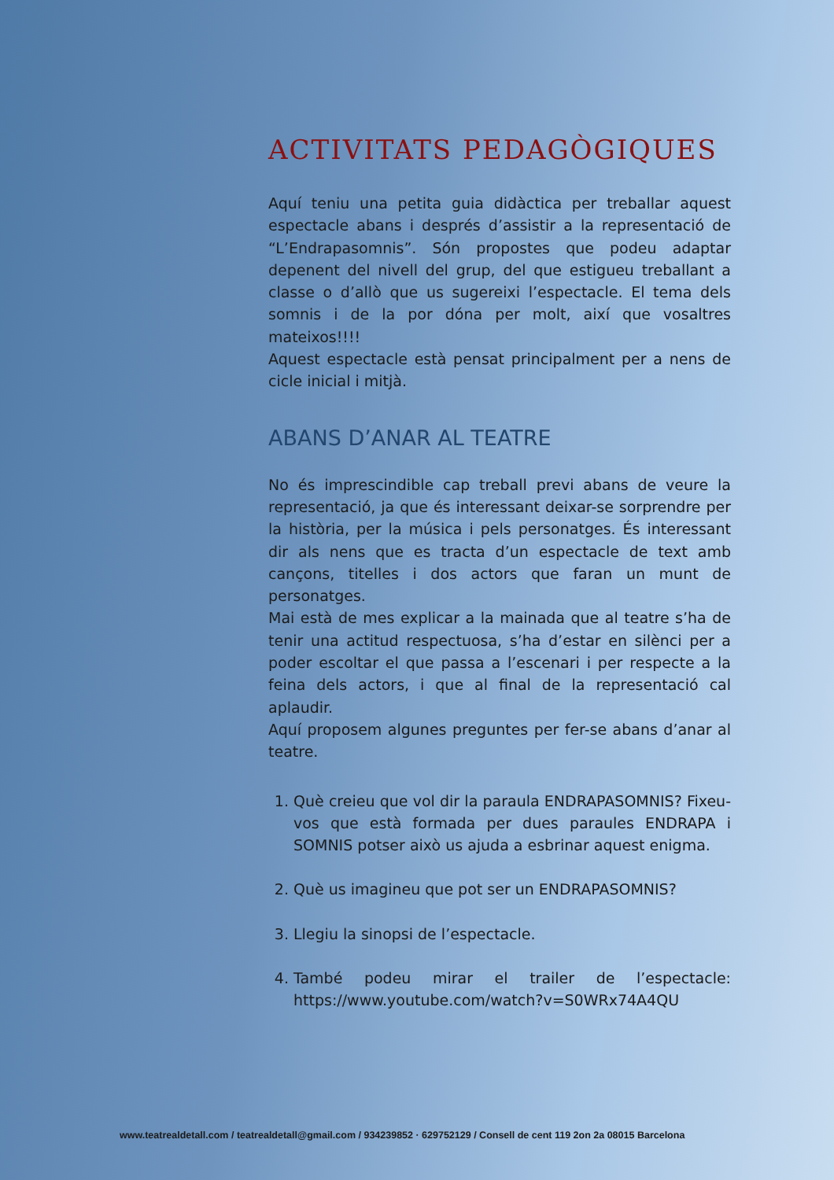ACTIVITATS PEDAGÒGIQUES
Aquí teniu una petita guia didàctica per treballar aquest espectacle abans i després d’assistir a la representació de “L’Endrapasomnis”. Són propostes que podeu adaptar depenent del nivell del grup, del que estigueu treballant a classe o d’allò que us sugereixi l’espectacle. El tema dels somnis i de la por dóna per molt, així que vosaltres mateixos!!!!
Aquest espectacle està pensat principalment per a nens de cicle inicial i mitjà.
ABANS D’ANAR AL TEATRE
No és imprescindible cap treball previ abans de veure la representació, ja que és interessant deixar-se sorprendre per la història, per la música i pels personatges. És interessant dir als nens que es tracta d’un espectacle de text amb cançons, titelles i dos actors que faran un munt de personatges.
Mai està de mes explicar a la mainada que al teatre s’ha de tenir una actitud respectuosa, s’ha d’estar en silènci per a poder escoltar el que passa a l’escenari i per respecte a la feina dels actors, i que al final de la representació cal aplaudir.
Aquí proposem algunes preguntes per fer-se abans d’anar al teatre.
1. Què creieu que vol dir la paraula ENDRAPASOMNIS? Fixeu-vos que està formada per dues paraules ENDRAPA i SOMNIS potser això us ajuda a esbrinar aquest enigma.
2. Què us imagineu que pot ser un ENDRAPASOMNIS?
3. Llegiu la sinopsi de l’espectacle.
4. També podeu mirar el trailer de l’espectacle: https://www.youtube.com/watch?v=S0WRx74A4QU
www.teatrealdetall.com / teatrealdetall@gmail.com / 934239852 · 629752129 / Consell de cent 119 2on 2a 08015 Barcelona